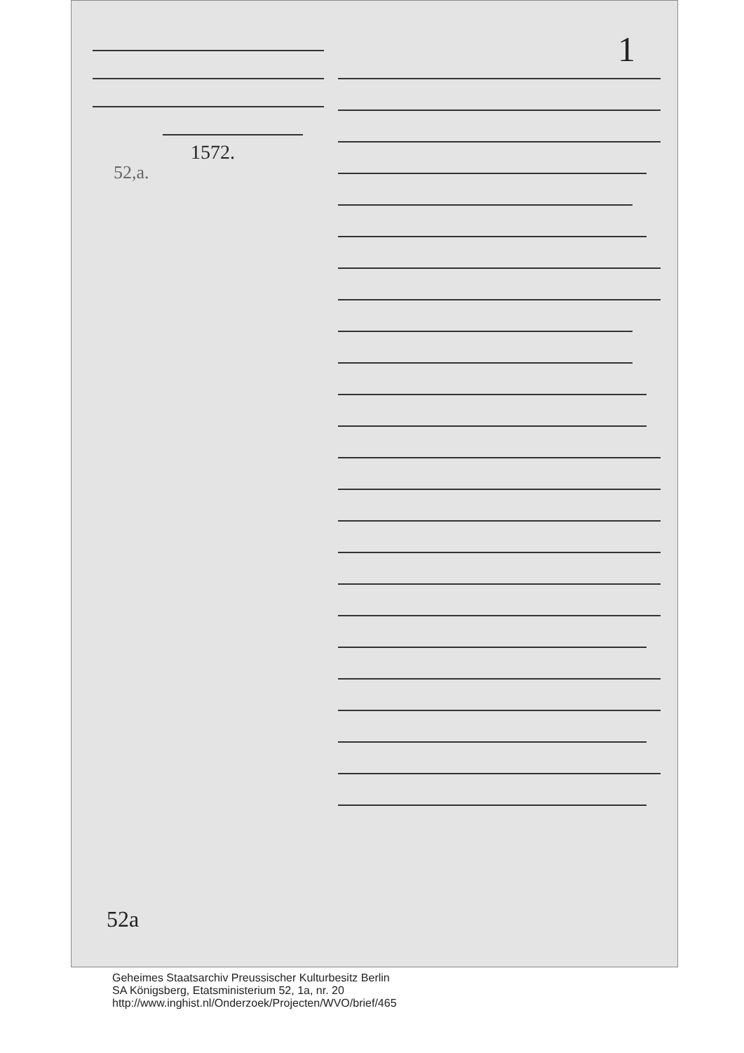1
52a
52,a.
1572.
Geheimes Staatsarchiv Preussischer Kulturbesitz Berlin
SA Königsberg, Etatsministerium 52, 1a, nr. 20
http://www.inghist.nl/Onderzoek/Projecten/WVO/brief/465